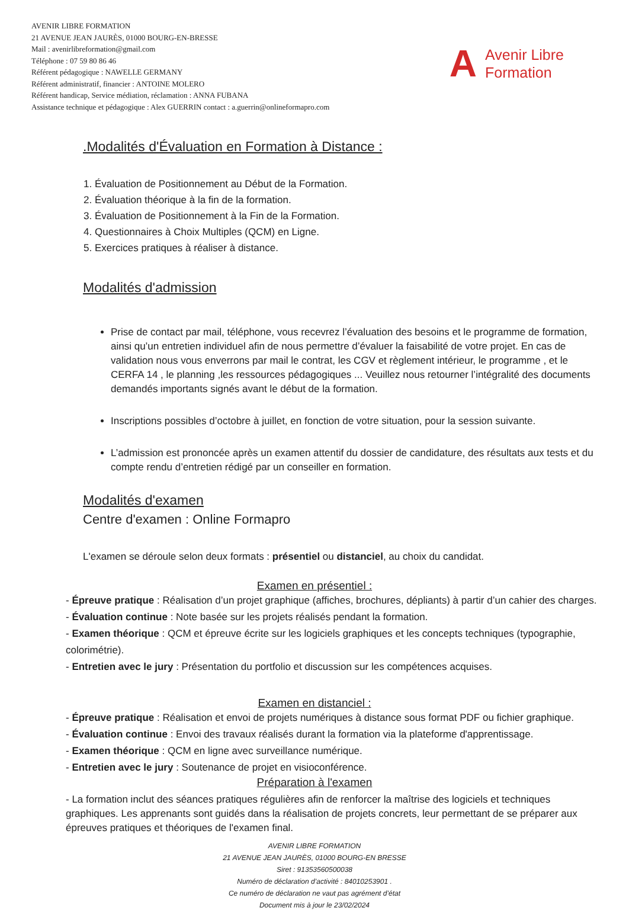AVENIR LIBRE FORMATION
21 AVENUE JEAN JAURÈS, 01000 BOURG-EN-BRESSE
Mail : avenirlibreformation@gmail.com
Téléphone : 07 59 80 86 46
Référent pédagogique : NAWELLE GERMANY
Référent administratif, financier : ANTOINE MOLERO
Référent handicap, Service médiation, réclamation : ANNA FUBANA
Assistance technique et pédagogique : Alex GUERRIN contact : a.guerrin@onlineformapro.com
A Avenir Libre
Formation
.Modalités d'Évaluation en Formation à Distance :
1. Évaluation de Positionnement au Début de la Formation.
2. Évaluation théorique à la fin de la formation.
3. Évaluation de Positionnement à la Fin de la Formation.
4. Questionnaires à Choix Multiples (QCM) en Ligne.
5. Exercices pratiques à réaliser à distance.
Modalités d'admission
Prise de contact par mail, téléphone, vous recevrez l’évaluation des besoins et le programme de formation, ainsi qu’un entretien individuel afin de nous permettre d’évaluer la faisabilité de votre projet. En cas de validation nous vous enverrons par mail le contrat, les CGV et règlement intérieur, le programme , et le CERFA 14 , le planning ,les ressources pédagogiques ... Veuillez nous retourner l’intégralité des documents demandés importants signés avant le début de la formation.
Inscriptions possibles d’octobre à juillet, en fonction de votre situation, pour la session suivante.
L’admission est prononcée après un examen attentif du dossier de candidature, des résultats aux tests et du compte rendu d’entretien rédigé par un conseiller en formation.
Modalités d'examen
Centre d'examen : Online Formapro
L'examen se déroule selon deux formats : présentiel ou distanciel, au choix du candidat.
Examen en présentiel :
- Épreuve pratique : Réalisation d’un projet graphique (affiches, brochures, dépliants) à partir d’un cahier des charges.
- Évaluation continue : Note basée sur les projets réalisés pendant la formation.
- Examen théorique : QCM et épreuve écrite sur les logiciels graphiques et les concepts techniques (typographie, colorimétrie).
- Entretien avec le jury : Présentation du portfolio et discussion sur les compétences acquises.
Examen en distanciel :
- Épreuve pratique : Réalisation et envoi de projets numériques à distance sous format PDF ou fichier graphique.
- Évaluation continue : Envoi des travaux réalisés durant la formation via la plateforme d'apprentissage.
- Examen théorique : QCM en ligne avec surveillance numérique.
- Entretien avec le jury : Soutenance de projet en visioconférence.
Préparation à l'examen
- La formation inclut des séances pratiques régulières afin de renforcer la maîtrise des logiciels et techniques graphiques. Les apprenants sont guidés dans la réalisation de projets concrets, leur permettant de se préparer aux épreuves pratiques et théoriques de l'examen final.
AVENIR LIBRE FORMATION
21 AVENUE JEAN JAURÈS, 01000 BOURG-EN BRESSE
Siret : 91353560500038
Numéro de déclaration d’activité : 84010253901 .
Ce numéro de déclaration ne vaut pas agrément d’état
Document mis à jour le 23/02/2024